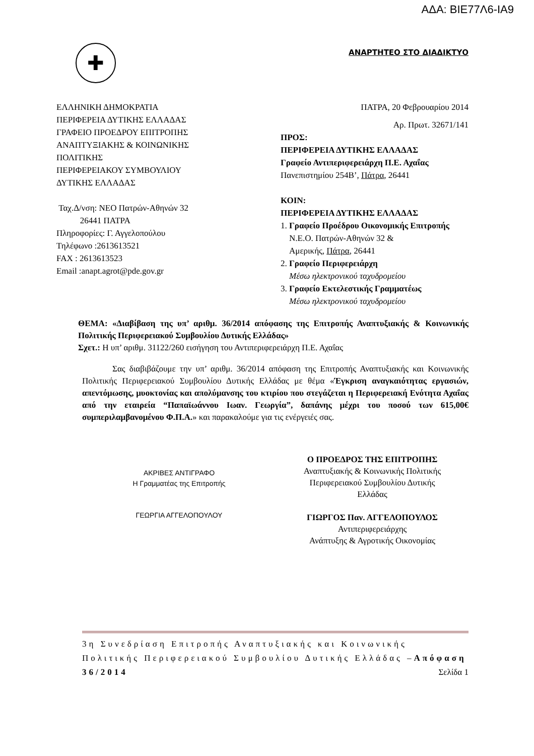ΑΔΑ: ΒΙΕ77Λ6-ΙΑ9
✚
ΑΝΑΡΤΗΤΕΟ ΣΤΟ ΔΙΑΔΙΚΤΥΟ
ΕΛΛΗΝΙΚΗ ΔΗΜΟΚΡΑΤΙΑ
ΠΕΡΙΦΕΡΕΙΑ ΔΥΤΙΚΗΣ ΕΛΛΑΔΑΣ
ΓΡΑΦΕΙΟ ΠΡΟΕΔΡΟΥ ΕΠΙΤΡΟΠΗΣ
ΑΝΑΠΤΥΞΙΑΚΗΣ & ΚΟΙΝΩΝΙΚΗΣ
ΠΟΛΙΤΙΚΗΣ
ΠΕΡΙΦΕΡΕΙΑΚΟΥ ΣΥΜΒΟΥΛΙΟΥ
ΔΥΤΙΚΗΣ ΕΛΛΑΔΑΣ
Ταχ.Δ/νση: ΝΕΟ Πατρών-Αθηνών 32
26441 ΠΑΤΡΑ
Πληροφορίες: Γ. Αγγελοπούλου
Τηλέφωνο :2613613521
FAX : 2613613523
Email :anapt.agrot@pde.gov.gr
ΠΑΤΡΑ, 20 Φεβρουαρίου 2014
Αρ. Πρωτ. 32671/141
ΠΡΟΣ:
ΠΕΡΙΦΕΡΕΙΑ ΔΥΤΙΚΗΣ ΕΛΛΑΔΑΣ
Γραφείο Αντιπεριφερειάρχη Π.Ε. Αχαΐας
Πανεπιστημίου 254Β’, Πάτρα, 26441
ΚΟΙΝ:
ΠΕΡΙΦΕΡΕΙΑ ΔΥΤΙΚΗΣ ΕΛΛΑΔΑΣ
1. Γραφείο Προέδρου Οικονομικής Επιτροπής
Ν.Ε.Ο. Πατρών-Αθηνών 32 &
Αμερικής, Πάτρα, 26441
2. Γραφείο Περιφερειάρχη
Μέσω ηλεκτρονικού ταχυδρομείου
3. Γραφείο Εκτελεστικής Γραμματέως
Μέσω ηλεκτρονικού ταχυδρομείου
ΘΕΜΑ: «Διαβίβαση της υπ’ αριθμ. 36/2014 απόφασης της Επιτροπής Αναπτυξιακής & Κοινωνικής Πολιτικής Περιφερειακού Συμβουλίου Δυτικής Ελλάδας»
Σχετ.: Η υπ’ αριθμ. 31122/260 εισήγηση του Αντιπεριφερειάρχη Π.Ε. Αχαΐας
Σας διαβιβάζουμε την υπ’ αριθμ. 36/2014 απόφαση της Επιτροπής Αναπτυξιακής και Κοινωνικής Πολιτικής Περιφερειακού Συμβουλίου Δυτικής Ελλάδας με θέμα «Έγκριση αναγκαιότητας εργασιών, απεντόμωσης, μυοκτονίας και απολύμανσης του κτιρίου που στεγάζεται η Περιφερειακή Ενότητα Αχαΐας από την εταιρεία “Παπαϊωάννου Ιωαν. Γεωργία”, δαπάνης μέχρι του ποσού των 615,00€ συμπεριλαμβανομένου Φ.Π.Α.» και παρακαλούμε για τις ενέργειές σας.
ΑΚΡΙΒΕΣ ΑΝΤΙΓΡΑΦΟ
Η Γραμματέας της Επιτροπής
ΓΕΩΡΓΙΑ ΑΓΓΕΛΟΠΟΥΛΟΥ
Ο ΠΡΟΕΔΡΟΣ ΤΗΣ ΕΠΙΤΡΟΠΗΣ
Αναπτυξιακής & Κοινωνικής Πολιτικής
Περιφερειακού Συμβουλίου Δυτικής
Ελλάδας
ΓΙΩΡΓΟΣ Παν. ΑΓΓΕΛΟΠΟΥΛΟΣ
Αντιπεριφερειάρχης
Ανάπτυξης & Αγροτικής Οικονομίας
3η Συνεδρίαση Επιτροπής Αναπτυξιακής και Κοινωνικής Πολιτικής Περιφερειακού Συμβουλίου Δυτικής Ελλάδας –Απόφαση 36/2014 Σελίδα 1